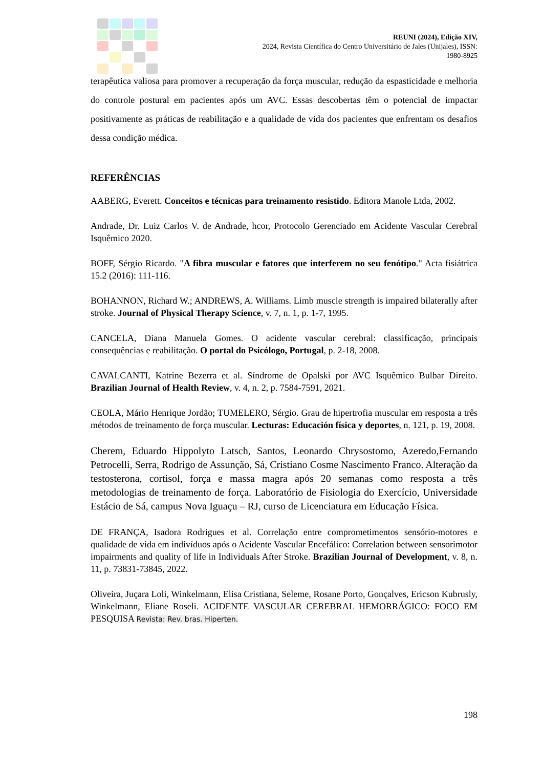REUNI (2024), Edição XIV,
2024, Revista Científica do Centro Universitário de Jales (Unijales), ISSN:
1980-8925
terapêutica valiosa para promover a recuperação da força muscular, redução da espasticidade e melhoria do controle postural em pacientes após um AVC. Essas descobertas têm o potencial de impactar positivamente as práticas de reabilitação e a qualidade de vida dos pacientes que enfrentam os desafios dessa condição médica.
REFERÊNCIAS
AABERG, Everett. Conceitos e técnicas para treinamento resistido. Editora Manole Ltda, 2002.
Andrade, Dr. Luiz Carlos V. de Andrade, hcor, Protocolo Gerenciado em Acidente Vascular Cerebral Isquêmico 2020.
BOFF, Sérgio Ricardo. "A fibra muscular e fatores que interferem no seu fenótipo." Acta fisiátrica 15.2 (2016): 111-116.
BOHANNON, Richard W.; ANDREWS, A. Williams. Limb muscle strength is impaired bilaterally after stroke. Journal of Physical Therapy Science, v. 7, n. 1, p. 1-7, 1995.
CANCELA, Diana Manuela Gomes. O acidente vascular cerebral: classificação, principais consequências e reabilitação. O portal do Psicólogo, Portugal, p. 2-18, 2008.
CAVALCANTI, Katrine Bezerra et al. Síndrome de Opalski por AVC Isquêmico Bulbar Direito. Brazilian Journal of Health Review, v. 4, n. 2, p. 7584-7591, 2021.
CEOLA, Mário Henrique Jordão; TUMELERO, Sérgio. Grau de hipertrofia muscular em resposta a três métodos de treinamento de força muscular. Lecturas: Educación física y deportes, n. 121, p. 19, 2008.
Cherem, Eduardo Hippolyto Latsch, Santos, Leonardo Chrysostomo, Azeredo,Fernando Petrocelli, Serra, Rodrigo de Assunção, Sá, Cristiano Cosme Nascimento Franco. Alteração da testosterona, cortisol, força e massa magra após 20 semanas como resposta a três metodologias de treinamento de força. Laboratório de Fisiologia do Exercício, Universidade Estácio de Sá, campus Nova Iguaçu – RJ, curso de Licenciatura em Educação Física.
DE FRANÇA, Isadora Rodrigues et al. Correlação entre comprometimentos sensório-motores e qualidade de vida em indivíduos após o Acidente Vascular Encefálico: Correlation between sensorimotor impairments and quality of life in Individuals After Stroke. Brazilian Journal of Development, v. 8, n. 11, p. 73831-73845, 2022.
Oliveira, Juçara Loli, Winkelmann, Elisa Cristiana, Seleme, Rosane Porto, Gonçalves, Ericson Kubrusly, Winkelmann, Eliane Roseli. ACIDENTE VASCULAR CEREBRAL HEMORRÁGICO: FOCO EM PESQUISA Revista: Rev. bras. Hiperten.
198